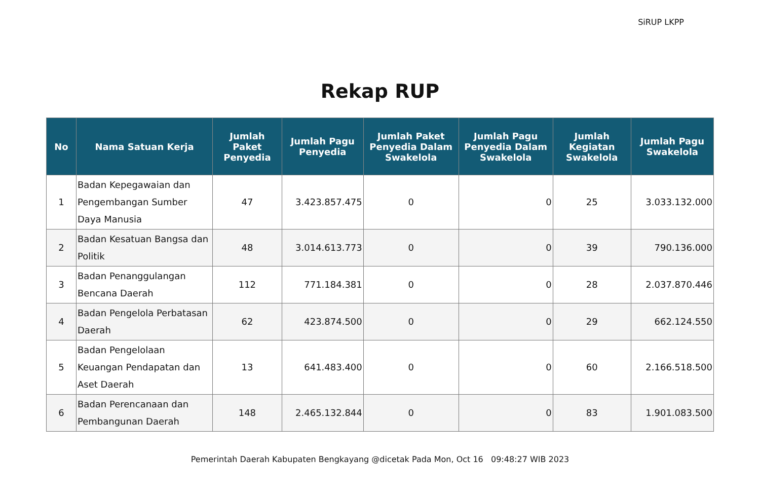SiRUP LKPP
Rekap RUP
| No | Nama Satuan Kerja | Jumlah Paket Penyedia | Jumlah Pagu Penyedia | Jumlah Paket Penyedia Dalam Swakelola | Jumlah Pagu Penyedia Dalam Swakelola | Jumlah Kegiatan Swakelola | Jumlah Pagu Swakelola |
| --- | --- | --- | --- | --- | --- | --- | --- |
| 1 | Badan Kepegawaian dan Pengembangan Sumber Daya Manusia | 47 | 3.423.857.475 | 0 | 0 | 25 | 3.033.132.000 |
| 2 | Badan Kesatuan Bangsa dan Politik | 48 | 3.014.613.773 | 0 | 0 | 39 | 790.136.000 |
| 3 | Badan Penanggulangan Bencana Daerah | 112 | 771.184.381 | 0 | 0 | 28 | 2.037.870.446 |
| 4 | Badan Pengelola Perbatasan Daerah | 62 | 423.874.500 | 0 | 0 | 29 | 662.124.550 |
| 5 | Badan Pengelolaan Keuangan Pendapatan dan Aset Daerah | 13 | 641.483.400 | 0 | 0 | 60 | 2.166.518.500 |
| 6 | Badan Perencanaan dan Pembangunan Daerah | 148 | 2.465.132.844 | 0 | 0 | 83 | 1.901.083.500 |
Pemerintah Daerah Kabupaten Bengkayang @dicetak Pada Mon, Oct 16 09:48:27 WIB 2023